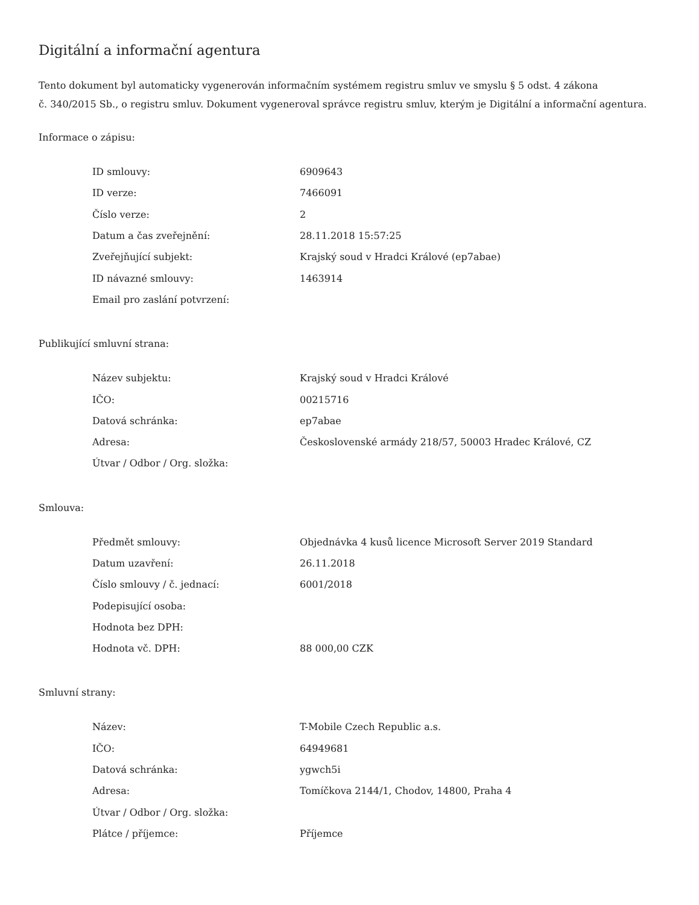Digitální a informační agentura
Tento dokument byl automaticky vygenerován informačním systémem registru smluv ve smyslu § 5 odst. 4 zákona
č. 340/2015 Sb., o registru smluv. Dokument vygeneroval správce registru smluv, kterým je Digitální a informační agentura.
Informace o zápisu:
| ID smlouvy: | 6909643 |
| ID verze: | 7466091 |
| Číslo verze: | 2 |
| Datum a čas zveřejnění: | 28.11.2018 15:57:25 |
| Zveřejňující subjekt: | Krajský soud v Hradci Králové (ep7abae) |
| ID návazné smlouvy: | 1463914 |
| Email pro zaslání potvrzení: | |
Publikující smluvní strana:
| Název subjektu: | Krajský soud v Hradci Králové |
| IČO: | 00215716 |
| Datová schránka: | ep7abae |
| Adresa: | Československé armády 218/57, 50003 Hradec Králové, CZ |
| Útvar / Odbor / Org. složka: | |
Smlouva:
| Předmět smlouvy: | Objednávka 4 kusů licence Microsoft Server 2019 Standard |
| Datum uzavření: | 26.11.2018 |
| Číslo smlouvy / č. jednací: | 6001/2018 |
| Podepisující osoba: | |
| Hodnota bez DPH: | |
| Hodnota vč. DPH: | 88 000,00 CZK |
Smluvní strany:
| Název: | T-Mobile Czech Republic a.s. |
| IČO: | 64949681 |
| Datová schránka: | ygwch5i |
| Adresa: | Tomíčkova 2144/1, Chodov, 14800, Praha 4 |
| Útvar / Odbor / Org. složka: | |
| Plátce / příjemce: | Příjemce |